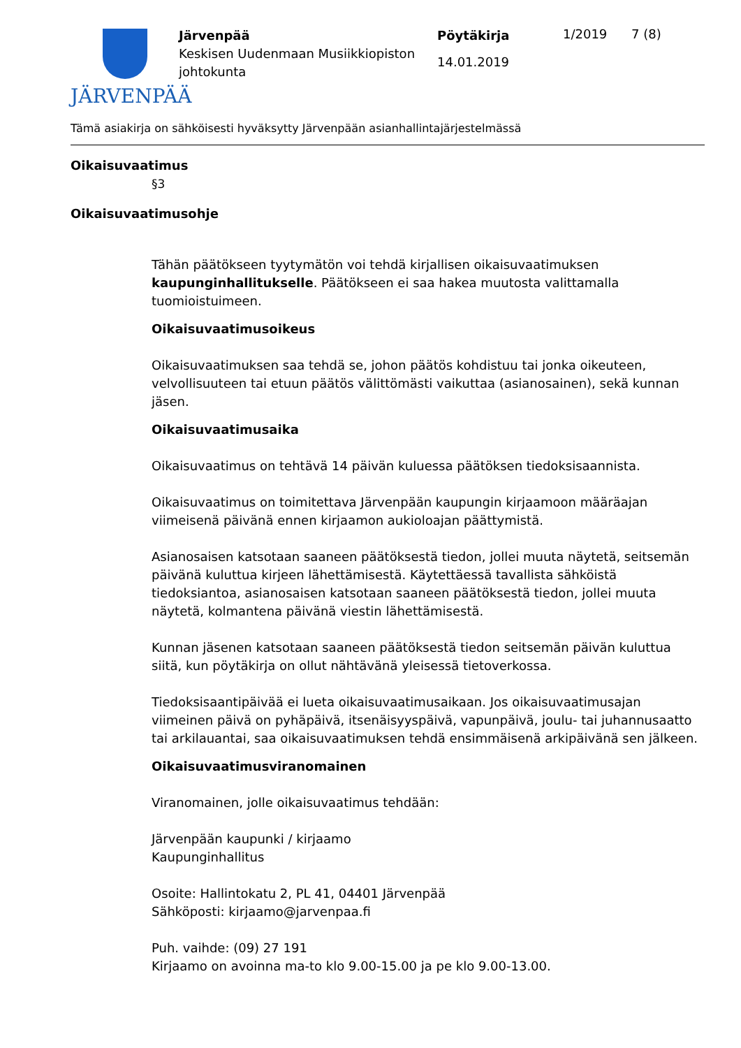JÄRVENPÄÄ
Järvenpää
Keskisen Uudenmaan Musiikkiopiston johtokunta
Pöytäkirja
14.01.2019
1/2019 7 (8)
Tämä asiakirja on sähköisesti hyväksytty Järvenpään asianhallintajärjestelmässä
Oikaisuvaatimus
§3
Oikaisuvaatimusohje
Tähän päätökseen tyytymätön voi tehdä kirjallisen oikaisuvaatimuksen kaupunginhallitukselle. Päätökseen ei saa hakea muutosta valittamalla tuomioistuimeen.
Oikaisuvaatimusoikeus
Oikaisuvaatimuksen saa tehdä se, johon päätös kohdistuu tai jonka oikeuteen, velvollisuuteen tai etuun päätös välittömästi vaikuttaa (asianosainen), sekä kunnan jäsen.
Oikaisuvaatimusaika
Oikaisuvaatimus on tehtävä 14 päivän kuluessa päätöksen tiedoksisaannista.
Oikaisuvaatimus on toimitettava Järvenpään kaupungin kirjaamoon määräajan viimeisenä päivänä ennen kirjaamon aukioloajan päättymistä.
Asianosaisen katsotaan saaneen päätöksestä tiedon, jollei muuta näytetä, seitsemän päivänä kuluttua kirjeen lähettämisestä. Käytettäessä tavallista sähköistä tiedoksiantoa, asianosaisen katsotaan saaneen päätöksestä tiedon, jollei muuta näytetä, kolmantena päivänä viestin lähettämisestä.
Kunnan jäsenen katsotaan saaneen päätöksestä tiedon seitsemän päivän kuluttua siitä, kun pöytäkirja on ollut nähtävänä yleisessä tietoverkossa.
Tiedoksisaantipäivää ei lueta oikaisuvaatimusaikaan. Jos oikaisuvaatimusajan viimeinen päivä on pyhäpäivä, itsenäisyyspäivä, vapunpäivä, joulu- tai juhannusaatto tai arkilauantai, saa oikaisuvaatimuksen tehdä ensimmäisenä arkipäivänä sen jälkeen.
Oikaisuvaatimusviranomainen
Viranomainen, jolle oikaisuvaatimus tehdään:
Järvenpään kaupunki / kirjaamo
Kaupunginhallitus
Osoite: Hallintokatu 2, PL 41, 04401 Järvenpää
Sähköposti: kirjaamo@jarvenpaa.fi
Puh. vaihde: (09) 27 191
Kirjaamo on avoinna ma-to klo 9.00-15.00 ja pe klo 9.00-13.00.